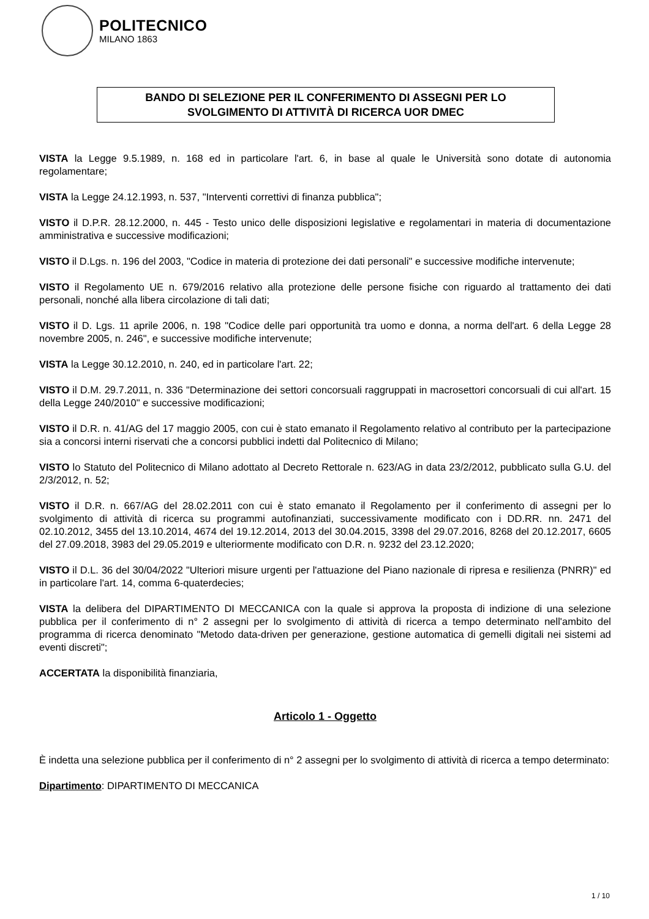POLITECNICO
MILANO 1863
BANDO DI SELEZIONE PER IL CONFERIMENTO DI ASSEGNI PER LO
SVOLGIMENTO DI ATTIVITÀ DI RICERCA UOR DMEC
VISTA la Legge 9.5.1989, n. 168 ed in particolare l'art. 6, in base al quale le Università sono dotate di autonomia regolamentare;
VISTA la Legge 24.12.1993, n. 537, "Interventi correttivi di finanza pubblica";
VISTO il D.P.R. 28.12.2000, n. 445 - Testo unico delle disposizioni legislative e regolamentari in materia di documentazione amministrativa e successive modificazioni;
VISTO il D.Lgs. n. 196 del 2003, "Codice in materia di protezione dei dati personali" e successive modifiche intervenute;
VISTO il Regolamento UE n. 679/2016 relativo alla protezione delle persone fisiche con riguardo al trattamento dei dati personali, nonché alla libera circolazione di tali dati;
VISTO il D. Lgs. 11 aprile 2006, n. 198 "Codice delle pari opportunità tra uomo e donna, a norma dell'art. 6 della Legge 28 novembre 2005, n. 246", e successive modifiche intervenute;
VISTA la Legge 30.12.2010, n. 240, ed in particolare l'art. 22;
VISTO il D.M. 29.7.2011, n. 336 "Determinazione dei settori concorsuali raggruppati in macrosettori concorsuali di cui all'art. 15 della Legge 240/2010" e successive modificazioni;
VISTO il D.R. n. 41/AG del 17 maggio 2005, con cui è stato emanato il Regolamento relativo al contributo per la partecipazione sia a concorsi interni riservati che a concorsi pubblici indetti dal Politecnico di Milano;
VISTO lo Statuto del Politecnico di Milano adottato al Decreto Rettorale n. 623/AG in data 23/2/2012, pubblicato sulla G.U. del 2/3/2012, n. 52;
VISTO il D.R. n. 667/AG del 28.02.2011 con cui è stato emanato il Regolamento per il conferimento di assegni per lo svolgimento di attività di ricerca su programmi autofinanziati, successivamente modificato con i DD.RR. nn. 2471 del 02.10.2012, 3455 del 13.10.2014, 4674 del 19.12.2014, 2013 del 30.04.2015, 3398 del 29.07.2016, 8268 del 20.12.2017, 6605 del 27.09.2018, 3983 del 29.05.2019 e ulteriormente modificato con D.R. n. 9232 del 23.12.2020;
VISTO il D.L. 36 del 30/04/2022 "Ulteriori misure urgenti per l'attuazione del Piano nazionale di ripresa e resilienza (PNRR)" ed in particolare l'art. 14, comma 6-quaterdecies;
VISTA la delibera del DIPARTIMENTO DI MECCANICA con la quale si approva la proposta di indizione di una selezione pubblica per il conferimento di n° 2 assegni per lo svolgimento di attività di ricerca a tempo determinato nell'ambito del programma di ricerca denominato "Metodo data-driven per generazione, gestione automatica di gemelli digitali nei sistemi ad eventi discreti";
ACCERTATA la disponibilità finanziaria,
Articolo 1 - Oggetto
È indetta una selezione pubblica per il conferimento di n° 2 assegni per lo svolgimento di attività di ricerca a tempo determinato:
Dipartimento: DIPARTIMENTO DI MECCANICA
1 / 10